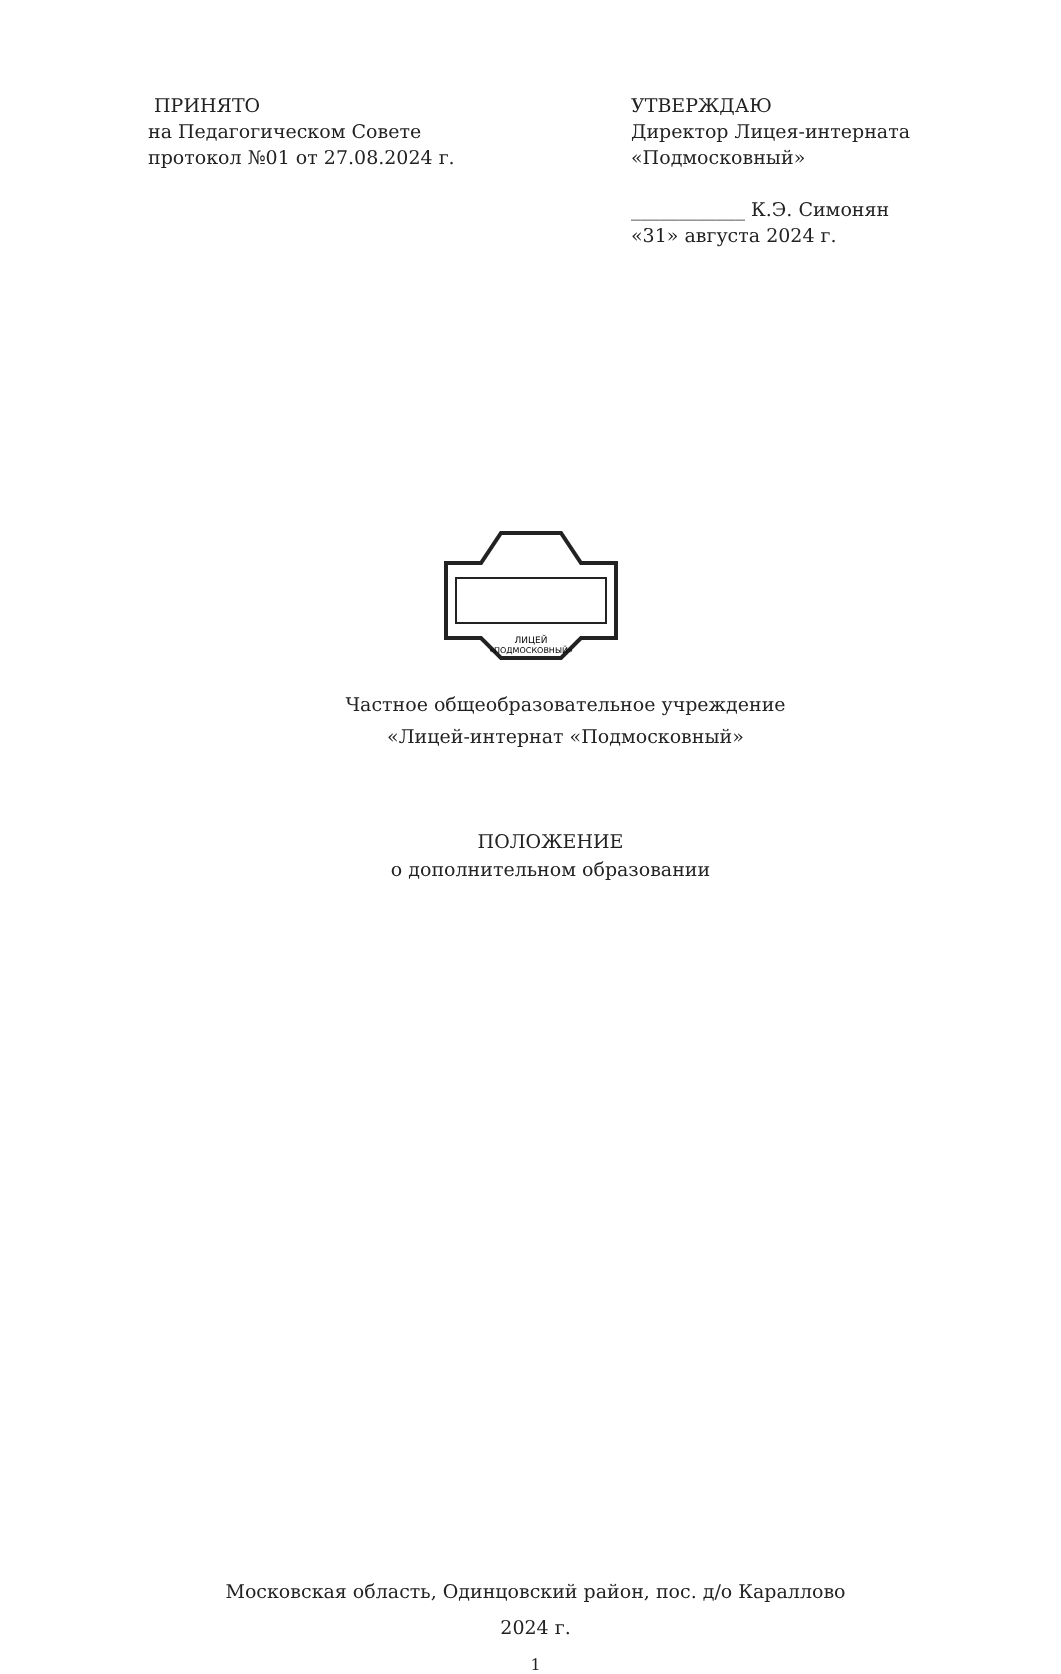ПРИНЯТО
на Педагогическом Совете
протокол №01 от 27.08.2024 г.
УТВЕРЖДАЮ
Директор Лицея-интерната
«Подмосковный»
____________ К.Э. Симонян
«31» августа 2024 г.
ЛИЦЕЙ
«ПОДМОСКОВНЫЙ»
Частное общеобразовательное учреждение
«Лицей-интернат «Подмосковный»
ПОЛОЖЕНИЕ
о дополнительном образовании
Московская область, Одинцовский район, пос. д/о Караллово
2024 г.
1